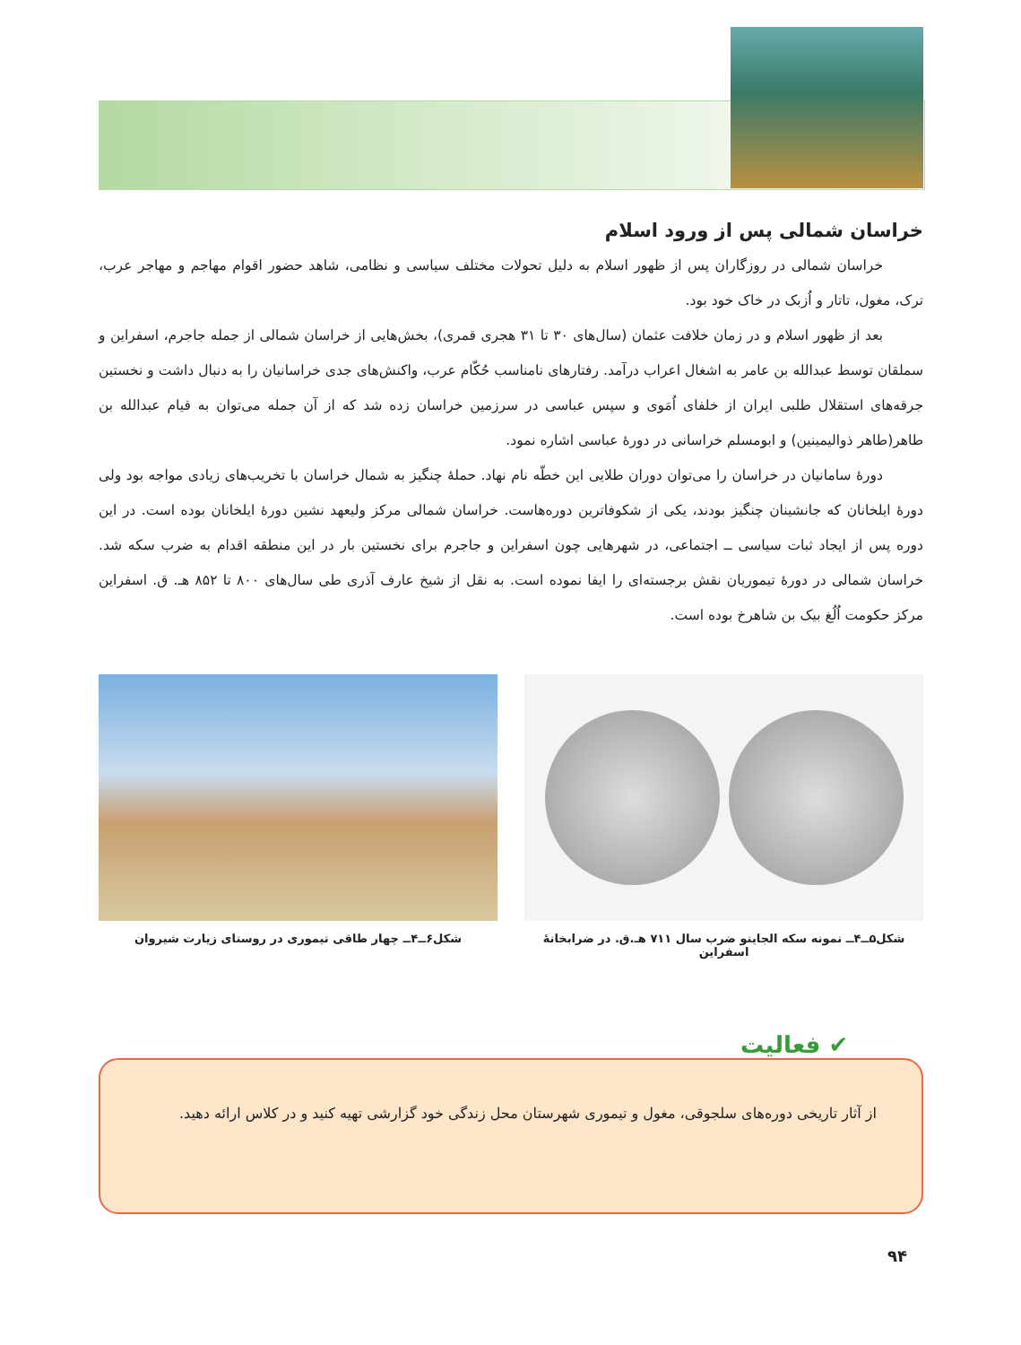خراسان شمالی پس از ورود اسلام
خراسان شمالی در روزگاران پس از ظهور اسلام به دلیل تحولات مختلف سیاسی و نظامی، شاهد حضور اقوام مهاجم و مهاجر عرب، ترک، مغول، تاتار و اُزبک در خاک خود بود.
بعد از ظهور اسلام و در زمان خلافت عثمان (سال‌های ۳۰ تا ۳۱ هجری قمری)، بخش‌هایی از خراسان شمالی از جمله جاجرم، اسفراین و سملقان توسط عبدالله بن عامر به اشغال اعراب درآمد. رفتارهای نامناسب حُکّام عرب، واکنش‌های جدی خراسانیان را به دنبال داشت و نخستین جرقه‌های استقلال طلبی ایران از خلفای اُمَوی و سپس عباسی در سرزمین خراسان زده شد که از آن جمله می‌توان به قیام عبدالله بن طاهر(طاهر ذوالیمینین) و ابومسلم خراسانی در دورهٔ عباسی اشاره نمود.
دورهٔ سامانیان در خراسان را می‌توان دوران طلایی این خطّه نام نهاد. حملهٔ چنگیز به شمال خراسان با تخریب‌های زیادی مواجه بود ولی دورهٔ ایلخانان که جانشینان چنگیز بودند، یکی از شکوفاترین دوره‌هاست. خراسان شمالی مرکز ولیعهد نشین دورهٔ ایلخانان بوده است. در این دوره پس از ایجاد ثبات سیاسی ــ اجتماعی، در شهرهایی چون اسفراین و جاجرم برای نخستین بار در این منطقه اقدام به ضرب سکه شد. خراسان شمالی در دورهٔ تیموریان نقش برجسته‌ای را ایفا نموده است. به نقل از شیخ عارف آذری طی سال‌های ۸۰۰ تا ۸۵۲ هـ. ق. اسفراین مرکز حکومت اُلُغ بیک بن شاهرخ بوده است.
شکل۵ــ۴ــ نمونه سکه الجایتو ضرب سال ۷۱۱ هـ.ق. در ضرابخانهٔ اسفراین
شکل۶ــ۴ــ چهار طاقی تیموری در روستای زیارت شیروان
از آثار تاریخی دوره‌های سلجوقی، مغول و تیموری شهرستان محل زندگی خود گزارشی تهیه کنید و در کلاس ارائه دهید.
✔ فعالیت
۹۴